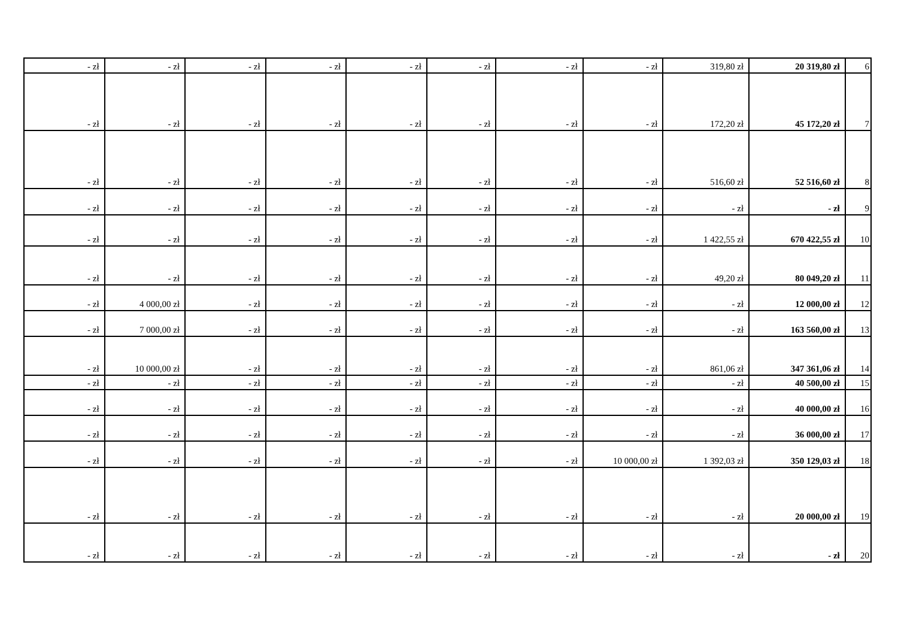| - zł | - zł | - zł | - zł | - zł | - zł | - zł | - zł | 319,80 zł | 20 319,80 zł | 6 |
| - zł | - zł | - zł | - zł | - zł | - zł | - zł | - zł | 172,20 zł | 45 172,20 zł | 7 |
| - zł | - zł | - zł | - zł | - zł | - zł | - zł | - zł | 516,60 zł | 52 516,60 zł | 8 |
| - zł | - zł | - zł | - zł | - zł | - zł | - zł | - zł | - zł | - zł | 9 |
| - zł | - zł | - zł | - zł | - zł | - zł | - zł | - zł | 1 422,55 zł | 670 422,55 zł | 10 |
| - zł | - zł | - zł | - zł | - zł | - zł | - zł | - zł | 49,20 zł | 80 049,20 zł | 11 |
| - zł | 4 000,00 zł | - zł | - zł | - zł | - zł | - zł | - zł | - zł | 12 000,00 zł | 12 |
| - zł | 7 000,00 zł | - zł | - zł | - zł | - zł | - zł | - zł | - zł | 163 560,00 zł | 13 |
| - zł | 10 000,00 zł | - zł | - zł | - zł | - zł | - zł | - zł | 861,06 zł | 347 361,06 zł | 14 |
| - zł | - zł | - zł | - zł | - zł | - zł | - zł | - zł | - zł | 40 500,00 zł | 15 |
| - zł | - zł | - zł | - zł | - zł | - zł | - zł | - zł | - zł | 40 000,00 zł | 16 |
| - zł | - zł | - zł | - zł | - zł | - zł | - zł | - zł | - zł | 36 000,00 zł | 17 |
| - zł | - zł | - zł | - zł | - zł | - zł | - zł | 10 000,00 zł | 1 392,03 zł | 350 129,03 zł | 18 |
| - zł | - zł | - zł | - zł | - zł | - zł | - zł | - zł | - zł | 20 000,00 zł | 19 |
| - zł | - zł | - zł | - zł | - zł | - zł | - zł | - zł | - zł | - zł | 20 |